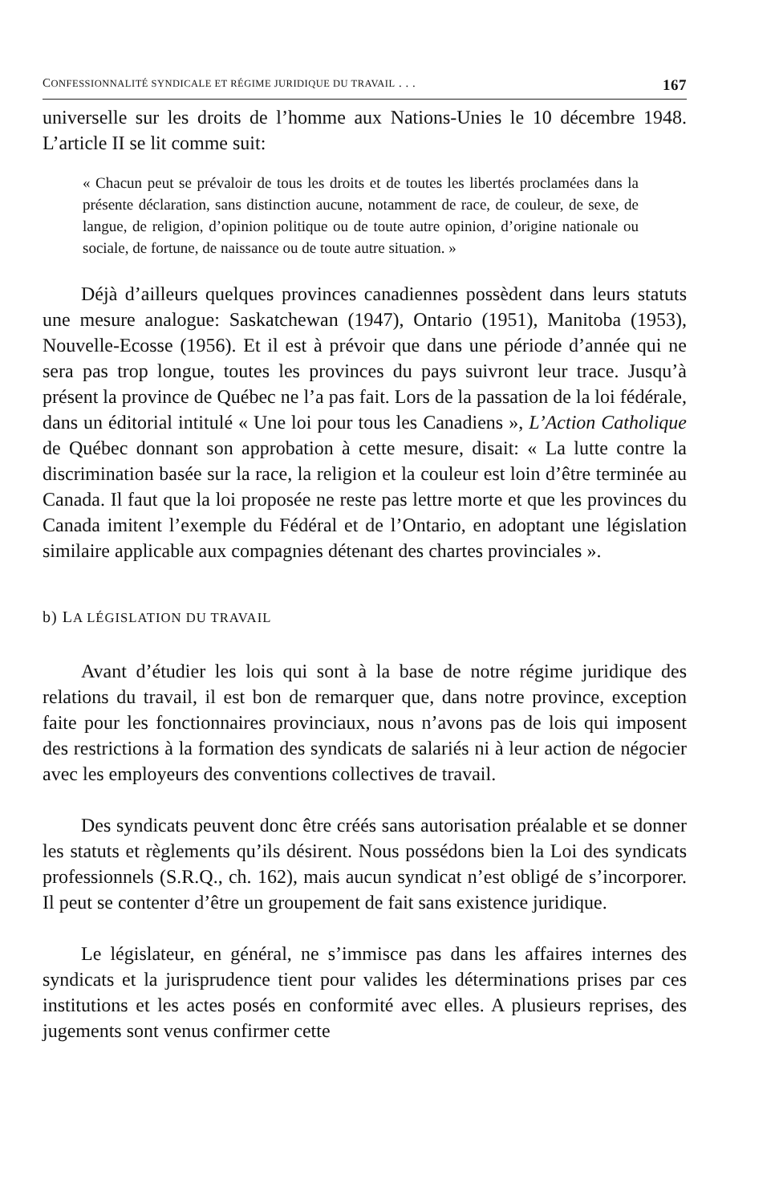CONFESSIONNALITÉ SYNDICALE ET RÉGIME JURIDIQUE DU TRAVAIL . . . 167
universelle sur les droits de l’homme aux Nations-Unies le 10 décembre 1948. L’article II se lit comme suit:
« Chacun peut se prévaloir de tous les droits et de toutes les libertés proclamées dans la présente déclaration, sans distinction aucune, notamment de race, de couleur, de sexe, de langue, de religion, d’opinion politique ou de toute autre opinion, d’origine nationale ou sociale, de fortune, de naissance ou de toute autre situation. »
Déjà d’ailleurs quelques provinces canadiennes possèdent dans leurs statuts une mesure analogue: Saskatchewan (1947), Ontario (1951), Manitoba (1953), Nouvelle-Ecosse (1956). Et il est à prévoir que dans une période d’année qui ne sera pas trop longue, toutes les provinces du pays suivront leur trace. Jusqu’à présent la province de Québec ne l’a pas fait. Lors de la passation de la loi fédérale, dans un éditorial intitulé « Une loi pour tous les Canadiens », L’Action Catholique de Québec donnant son approbation à cette mesure, disait: « La lutte contre la discrimination basée sur la race, la religion et la couleur est loin d’être terminée au Canada. Il faut que la loi proposée ne reste pas lettre morte et que les provinces du Canada imitent l’exemple du Fédéral et de l’Ontario, en adoptant une législation similaire applicable aux compagnies détenant des chartes provinciales ».
b) LA LÉGISLATION DU TRAVAIL
Avant d’étudier les lois qui sont à la base de notre régime juridique des relations du travail, il est bon de remarquer que, dans notre province, exception faite pour les fonctionnaires provinciaux, nous n’avons pas de lois qui imposent des restrictions à la formation des syndicats de salariés ni à leur action de négocier avec les employeurs des conventions collectives de travail.
Des syndicats peuvent donc être créés sans autorisation préalable et se donner les statuts et règlements qu’ils désirent. Nous possédons bien la Loi des syndicats professionnels (S.R.Q., ch. 162), mais aucun syndicat n’est obligé de s’incorporer. Il peut se contenter d’être un groupement de fait sans existence juridique.
Le législateur, en général, ne s’immisce pas dans les affaires internes des syndicats et la jurisprudence tient pour valides les déterminations prises par ces institutions et les actes posés en conformité avec elles. A plusieurs reprises, des jugements sont venus confirmer cette